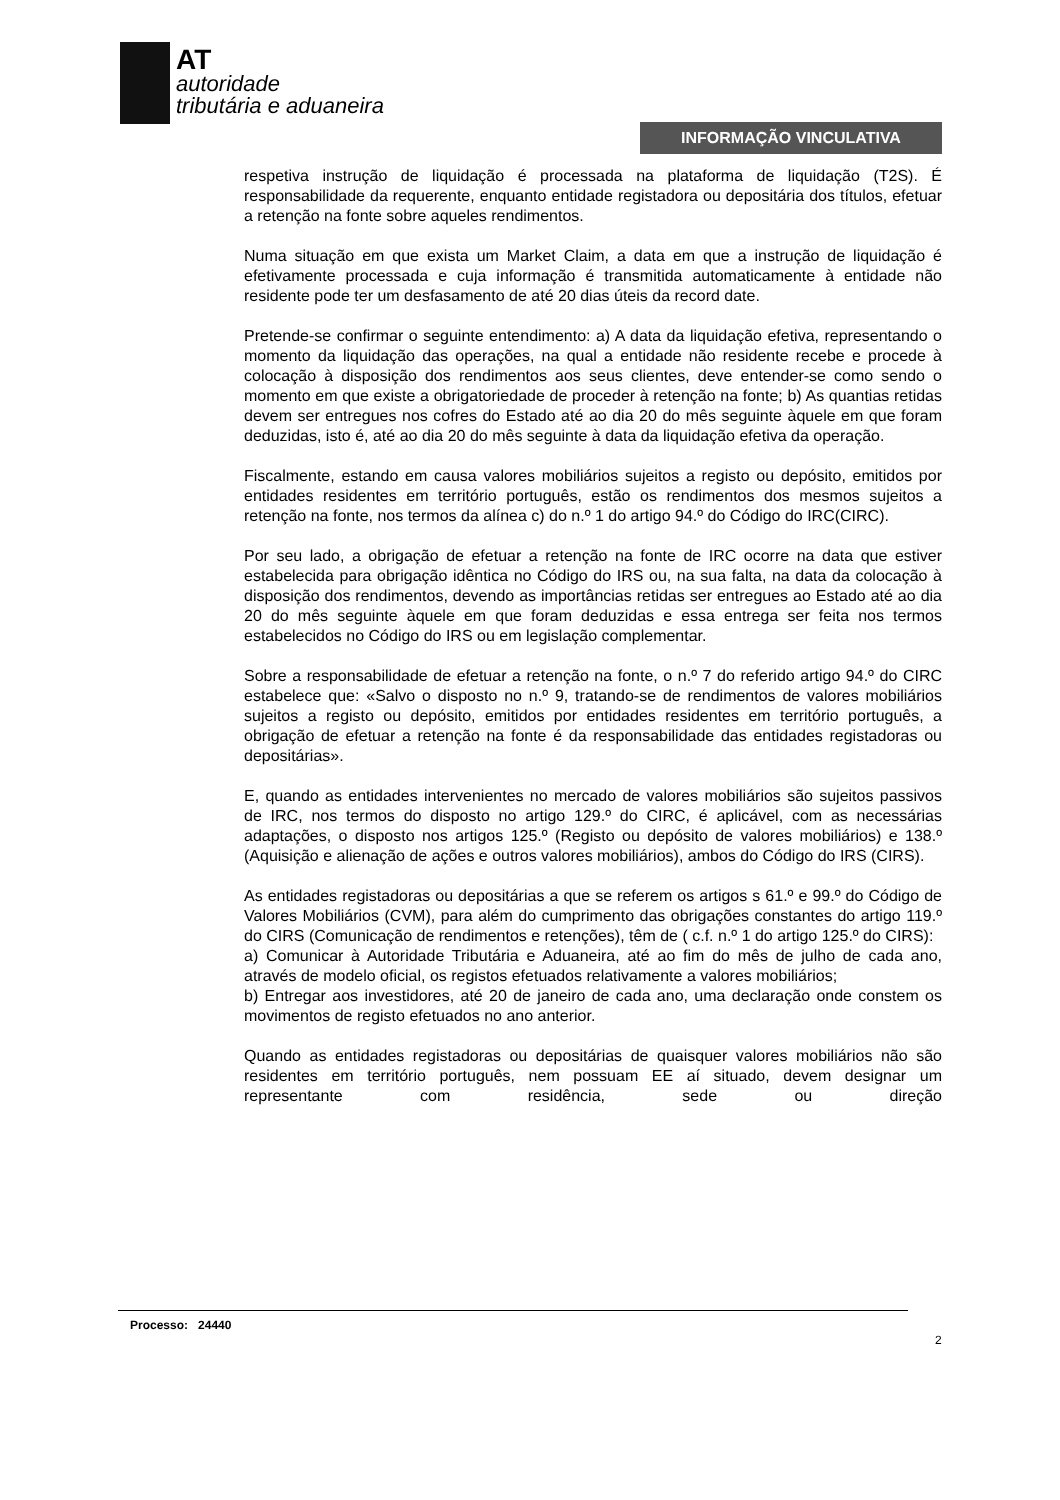AT
autoridade
tributária e aduaneira
INFORMAÇÃO VINCULATIVA
respetiva instrução de liquidação é processada na plataforma de liquidação (T2S). É responsabilidade da requerente, enquanto entidade registadora ou depositária dos títulos, efetuar a retenção na fonte sobre aqueles rendimentos.
Numa situação em que exista um Market Claim, a data em que a instrução de liquidação é efetivamente processada e cuja informação é transmitida automaticamente à entidade não residente pode ter um desfasamento de até 20 dias úteis da record date.
Pretende-se confirmar o seguinte entendimento: a) A data da liquidação efetiva, representando o momento da liquidação das operações, na qual a entidade não residente recebe e procede à colocação à disposição dos rendimentos aos seus clientes, deve entender-se como sendo o momento em que existe a obrigatoriedade de proceder à retenção na fonte; b) As quantias retidas devem ser entregues nos cofres do Estado até ao dia 20 do mês seguinte àquele em que foram deduzidas, isto é, até ao dia 20 do mês seguinte à data da liquidação efetiva da operação.
Fiscalmente, estando em causa valores mobiliários sujeitos a registo ou depósito, emitidos por entidades residentes em território português, estão os rendimentos dos mesmos sujeitos a retenção na fonte, nos termos da alínea c) do n.º 1 do artigo 94.º do Código do IRC(CIRC).
Por seu lado, a obrigação de efetuar a retenção na fonte de IRC ocorre na data que estiver estabelecida para obrigação idêntica no Código do IRS ou, na sua falta, na data da colocação à disposição dos rendimentos, devendo as importâncias retidas ser entregues ao Estado até ao dia 20 do mês seguinte àquele em que foram deduzidas e essa entrega ser feita nos termos estabelecidos no Código do IRS ou em legislação complementar.
Sobre a responsabilidade de efetuar a retenção na fonte, o n.º 7 do referido artigo 94.º do CIRC estabelece que: «Salvo o disposto no n.º 9, tratando-se de rendimentos de valores mobiliários sujeitos a registo ou depósito, emitidos por entidades residentes em território português, a obrigação de efetuar a retenção na fonte é da responsabilidade das entidades registadoras ou depositárias».
E, quando as entidades intervenientes no mercado de valores mobiliários são sujeitos passivos de IRC, nos termos do disposto no artigo 129.º do CIRC, é aplicável, com as necessárias adaptações, o disposto nos artigos 125.º (Registo ou depósito de valores mobiliários) e 138.º (Aquisição e alienação de ações e outros valores mobiliários), ambos do Código do IRS (CIRS).
As entidades registadoras ou depositárias a que se referem os artigos s 61.º e 99.º do Código de Valores Mobiliários (CVM), para além do cumprimento das obrigações constantes do artigo 119.º do CIRS (Comunicação de rendimentos e retenções), têm de ( c.f. n.º 1 do artigo 125.º do CIRS):
a) Comunicar à Autoridade Tributária e Aduaneira, até ao fim do mês de julho de cada ano, através de modelo oficial, os registos efetuados relativamente a valores mobiliários;
b) Entregar aos investidores, até 20 de janeiro de cada ano, uma declaração onde constem os movimentos de registo efetuados no ano anterior.
Quando as entidades registadoras ou depositárias de quaisquer valores mobiliários não são residentes em território português, nem possuam EE aí situado, devem designar um representante com residência, sede ou direção
Processo: 24440
2